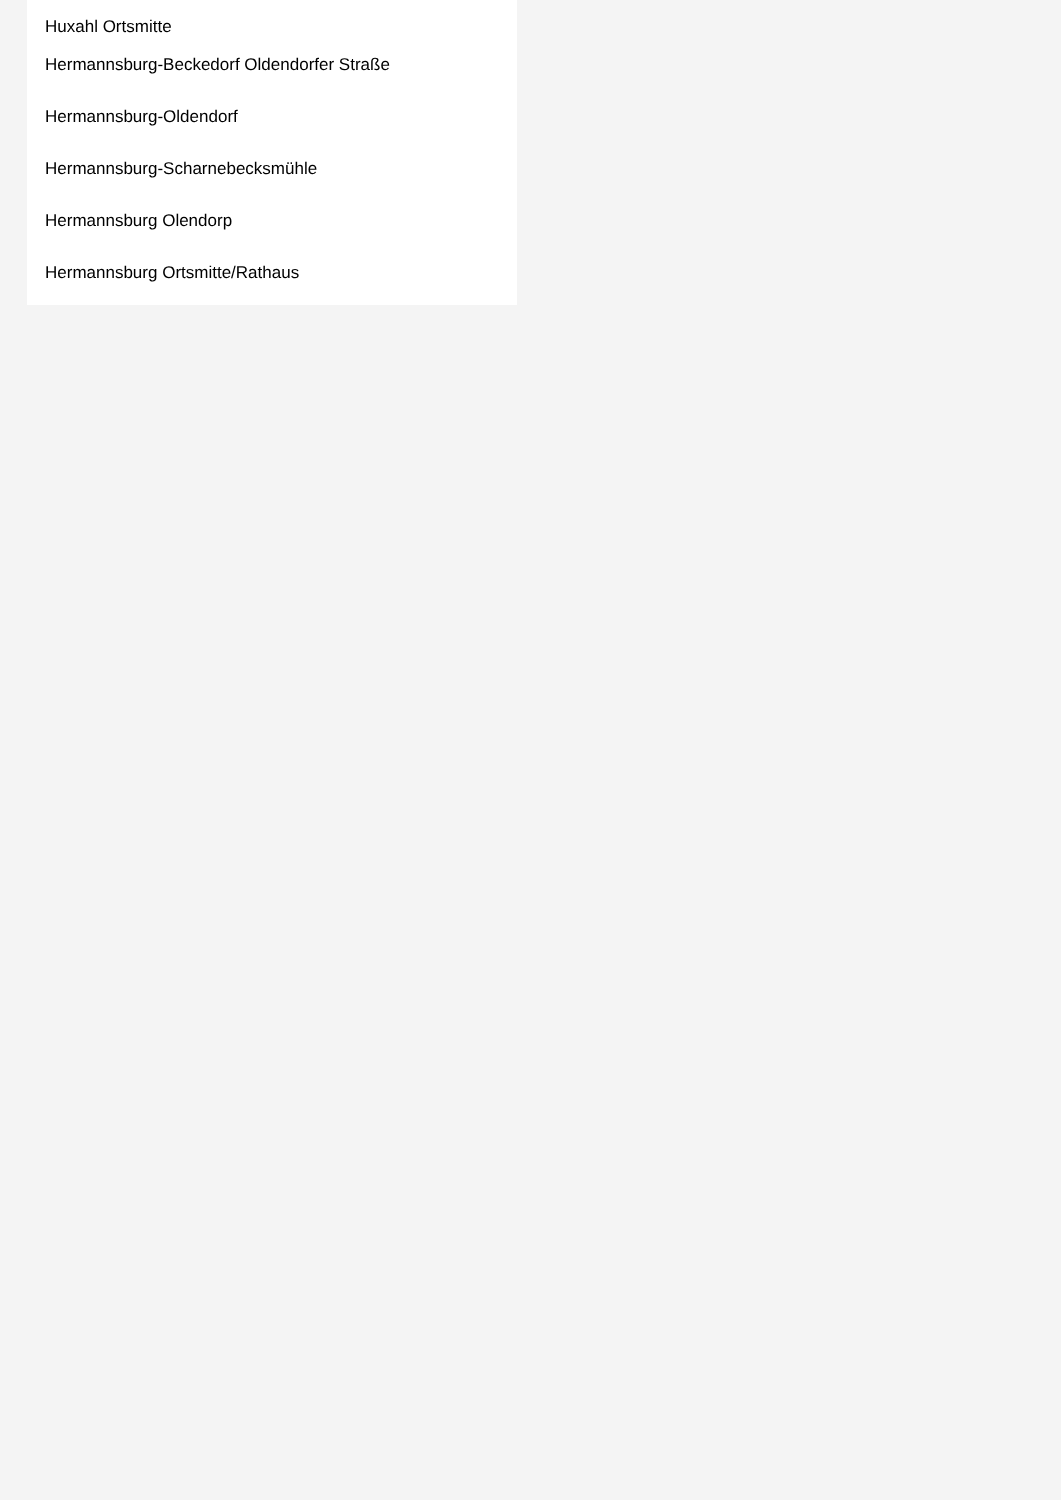Huxahl Ortsmitte
Hermannsburg-Beckedorf Oldendorfer Straße
Hermannsburg-Oldendorf
Hermannsburg-Scharnebecksmühle
Hermannsburg Olendorp
Hermannsburg Ortsmitte/Rathaus